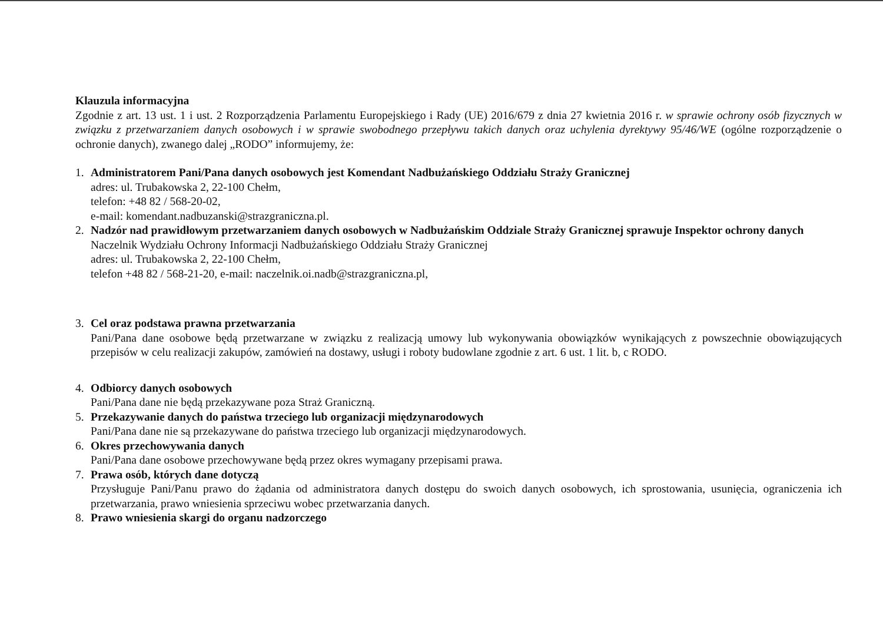Klauzula informacyjna
Zgodnie z art. 13 ust. 1 i ust. 2 Rozporządzenia Parlamentu Europejskiego i Rady (UE) 2016/679 z dnia 27 kwietnia 2016 r. w sprawie ochrony osób fizycznych w związku z przetwarzaniem danych osobowych i w sprawie swobodnego przepływu takich danych oraz uchylenia dyrektywy 95/46/WE (ogólne rozporządzenie o ochronie danych), zwanego dalej „RODO” informujemy, że:
1. Administratorem Pani/Pana danych osobowych jest Komendant Nadbużańskiego Oddziału Straży Granicznej
adres: ul. Trubakowska 2, 22-100 Chełm,
telefon: +48 82 / 568-20-02,
e-mail: komendant.nadbuzanski@strazgraniczna.pl.
2. Nadzór nad prawidłowym przetwarzaniem danych osobowych w Nadbużańskim Oddziale Straży Granicznej sprawuje Inspektor ochrony danych
Naczelnik Wydziału Ochrony Informacji Nadbużańskiego Oddziału Straży Granicznej
adres: ul. Trubakowska 2, 22-100 Chełm,
telefon +48 82 / 568-21-20, e-mail: naczelnik.oi.nadb@strazgraniczna.pl,
3. Cel oraz podstawa prawna przetwarzania
Pani/Pana dane osobowe będą przetwarzane w związku z realizacją umowy lub wykonywania obowiązków wynikających z powszechnie obowiązujących przepisów w celu realizacji zakupów, zamówień na dostawy, usługi i roboty budowlane zgodnie z art. 6 ust. 1 lit. b, c RODO.
4. Odbiorcy danych osobowych
Pani/Pana dane nie będą przekazywane poza Straż Graniczną.
5. Przekazywanie danych do państwa trzeciego lub organizacji międzynarodowych
Pani/Pana dane nie są przekazywane do państwa trzeciego lub organizacji międzynarodowych.
6. Okres przechowywania danych
Pani/Pana dane osobowe przechowywane będą przez okres wymagany przepisami prawa.
7. Prawa osób, których dane dotyczą
Przysługuje Pani/Panu prawo do żądania od administratora danych dostępu do swoich danych osobowych, ich sprostowania, usunięcia, ograniczenia ich przetwarzania, prawo wniesienia sprzeciwu wobec przetwarzania danych.
8. Prawo wniesienia skargi do organu nadzorczego